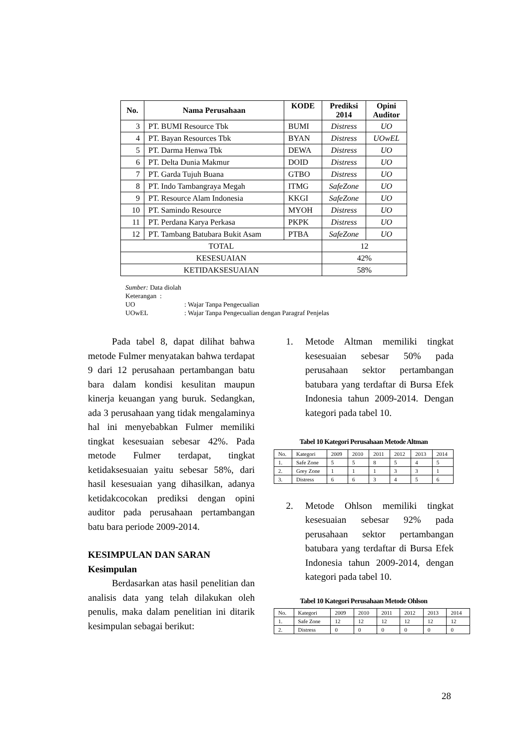| No. | Nama Perusahaan | KODE | Prediksi 2014 | Opini Auditor |
| --- | --- | --- | --- | --- |
| 3 | PT. BUMI Resource Tbk | BUMI | Distress | UO |
| 4 | PT. Bayan Resources Tbk | BYAN | Distress | UOwEL |
| 5 | PT. Darma Henwa Tbk | DEWA | Distress | UO |
| 6 | PT. Delta Dunia Makmur | DOID | Distress | UO |
| 7 | PT. Garda Tujuh Buana | GTBO | Distress | UO |
| 8 | PT. Indo Tambangraya Megah | ITMG | SafeZone | UO |
| 9 | PT. Resource Alam Indonesia | KKGI | SafeZone | UO |
| 10 | PT. Samindo Resource | MYOH | Distress | UO |
| 11 | PT. Perdana Karya Perkasa | PKPK | Distress | UO |
| 12 | PT. Tambang Batubara Bukit Asam | PTBA | SafeZone | UO |
| TOTAL | | | 12 | |
| KESESUAIAN | | | 42% | |
| KETIDAKSESUAIAN | | | 58% | |
Sumber: Data diolah
Keterangan :
UO: Wajar Tanpa Pengecualian
UOwEL: Wajar Tanpa Pengecualian dengan Paragraf Penjelas
Pada tabel 8, dapat dilihat bahwa metode Fulmer menyatakan bahwa terdapat 9 dari 12 perusahaan pertambangan batu bara dalam kondisi kesulitan maupun kinerja keuangan yang buruk. Sedangkan, ada 3 perusahaan yang tidak mengalaminya hal ini menyebabkan Fulmer memiliki tingkat kesesuaian sebesar 42%. Pada metode Fulmer terdapat, tingkat ketidaksesuaian yaitu sebesar 58%, dari hasil kesesuaian yang dihasilkan, adanya ketidakcocokan prediksi dengan opini auditor pada perusahaan pertambangan batu bara periode 2009-2014.
KESIMPULAN DAN SARAN
Kesimpulan
Berdasarkan atas hasil penelitian dan analisis data yang telah dilakukan oleh penulis, maka dalam penelitian ini ditarik kesimpulan sebagai berikut:
1. Metode Altman memiliki tingkat kesesuaian sebesar 50% pada perusahaan sektor pertambangan batubara yang terdaftar di Bursa Efek Indonesia tahun 2009-2014. Dengan kategori pada tabel 10.
Tabel 10 Kategori Perusahaan Metode Altman
| No. | Kategori | 2009 | 2010 | 2011 | 2012 | 2013 | 2014 |
| 1. | Safe Zone | 5 | 5 | 8 | 5 | 4 | 5 |
| 2. | Grey Zone | 1 | 1 | 1 | 3 | 3 | 1 |
| 3. | Distress | 6 | 6 | 3 | 4 | 5 | 6 |
2. Metode Ohlson memiliki tingkat kesesuaian sebesar 92% pada perusahaan sektor pertambangan batubara yang terdaftar di Bursa Efek Indonesia tahun 2009-2014, dengan kategori pada tabel 10.
Tabel 10 Kategori Perusahaan Metode Ohlson
| No. | Kategori | 2009 | 2010 | 2011 | 2012 | 2013 | 2014 |
| 1. | Safe Zone | 12 | 12 | 12 | 12 | 12 | 12 |
| 2. | Distress | 0 | 0 | 0 | 0 | 0 | 0 |
28